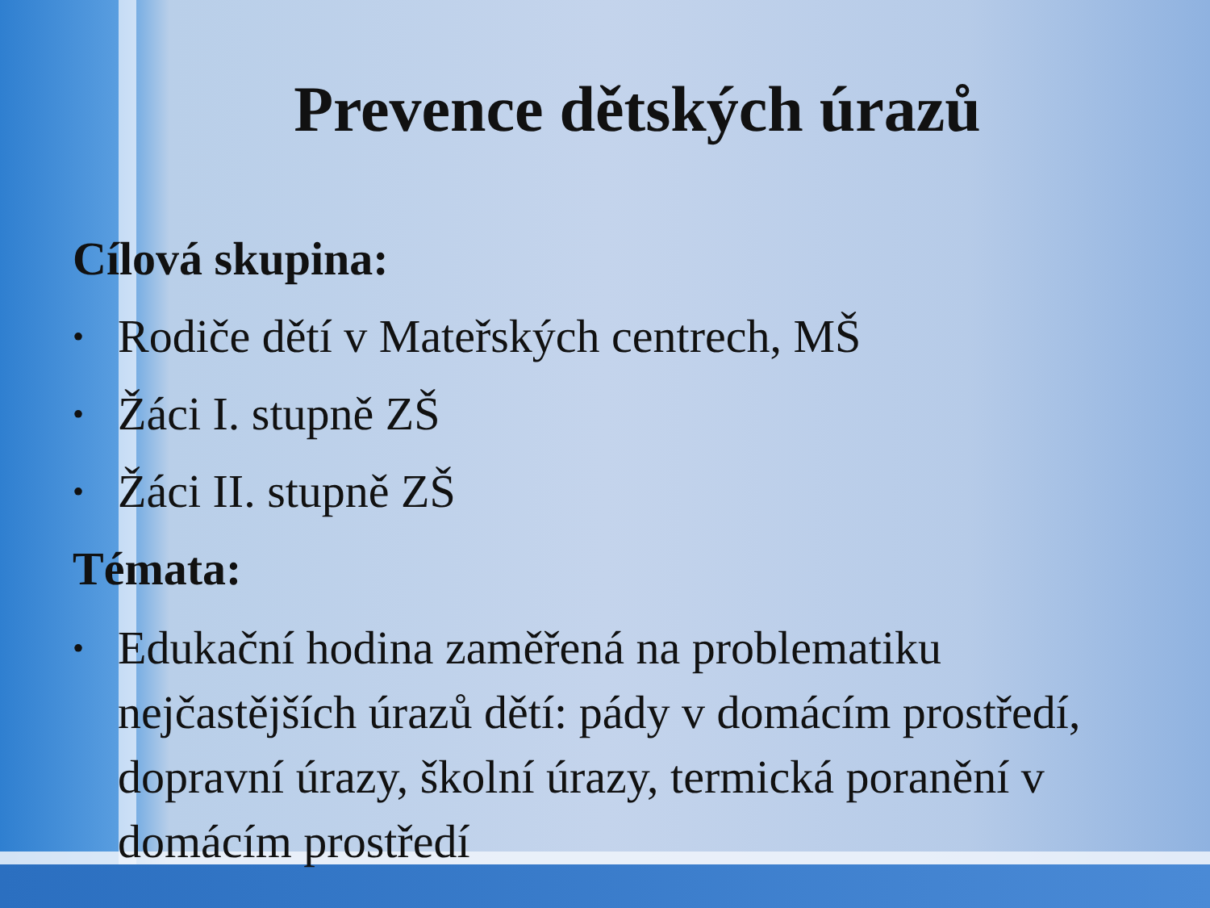Prevence dětských úrazů
Cílová skupina:
• Rodiče dětí v Mateřských centrech, MŠ
• Žáci I. stupně ZŠ
• Žáci II. stupně ZŠ
Témata:
• Edukační hodina zaměřená na problematiku nejčastějších úrazů dětí: pády v domácím prostředí, dopravní úrazy, školní úrazy, termická poranění v domácím prostředí